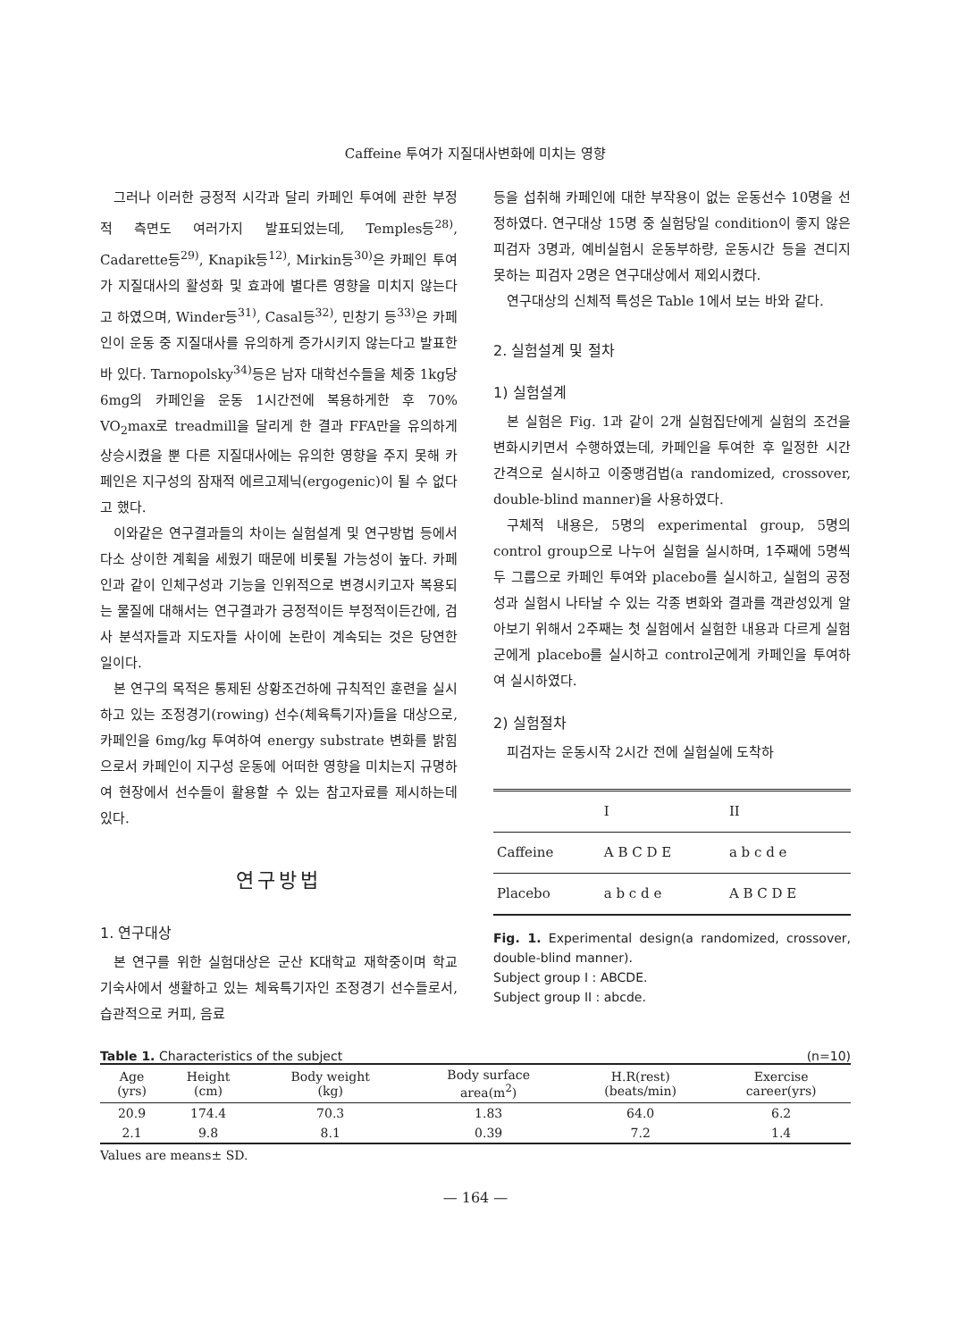Caffeine 투여가 지질대사변화에 미치는 영향
그러나 이러한 긍정적 시각과 달리 카페인 투여에 관한 부정적 측면도 여러가지 발표되었는데, Temples등<sup>28)</sup>, Cadarette등<sup>29)</sup>, Knapik등<sup>12)</sup>, Mirkin등<sup>30)</sup>은 카페인 투여가 지질대사의 활성화 및 효과에 별다른 영향을 미치지 않는다고 하였으며, Winder등<sup>31)</sup>, Casal등<sup>32)</sup>, 민창기 등<sup>33)</sup>은 카페인이 운동 중 지질대사를 유의하게 증가시키지 않는다고 발표한 바 있다. Tarnopolsky<sup>34)</sup>등은 남자 대학선수들을 체중 1kg당 6mg의 카페인을 운동 1시간전에 복용하게한 후 70% VO<sub>2</sub>max로 treadmill을 달리게 한 결과 FFA만을 유의하게 상승시켰을 뿐 다른 지질대사에는 유의한 영향을 주지 못해 카페인은 지구성의 잠재적 에르고제닉(ergogenic)이 될 수 없다고 했다.
이와같은 연구결과들의 차이는 실험설계 및 연구방법 등에서 다소 상이한 계획을 세웠기 때문에 비롯될 가능성이 높다. 카페인과 같이 인체구성과 기능을 인위적으로 변경시키고자 복용되는 물질에 대해서는 연구결과가 긍정적이든 부정적이든간에, 검사 분석자들과 지도자들 사이에 논란이 계속되는 것은 당연한 일이다.
본 연구의 목적은 통제된 상황조건하에 규칙적인 훈련을 실시하고 있는 조정경기(rowing) 선수(체육특기자)들을 대상으로, 카페인을 6mg/kg 투여하여 energy substrate 변화를 밝힘으로서 카페인이 지구성 운동에 어떠한 영향을 미치는지 규명하여 현장에서 선수들이 활용할 수 있는 참고자료를 제시하는데 있다.
연구방법
1. 연구대상
본 연구를 위한 실험대상은 군산 K대학교 재학중이며 학교 기숙사에서 생활하고 있는 체육특기자인 조정경기 선수들로서, 습관적으로 커피, 음료
등을 섭취해 카페인에 대한 부작용이 없는 운동선수 10명을 선정하였다. 연구대상 15명 중 실험당일 condition이 좋지 않은 피검자 3명과, 예비실험시 운동부하량, 운동시간 등을 견디지 못하는 피검자 2명은 연구대상에서 제외시켰다.
연구대상의 신체적 특성은 Table 1에서 보는 바와 같다.
2. 실험설계 및 절차
1) 실험설계
본 실험은 Fig. 1과 같이 2개 실험집단에게 실험의 조건을 변화시키면서 수행하였는데, 카페인을 투여한 후 일정한 시간 간격으로 실시하고 이중맹검법(a randomized, crossover, double-blind manner)을 사용하였다.
구체적 내용은, 5명의 experimental group, 5명의 control group으로 나누어 실험을 실시하며, 1주째에 5명씩 두 그룹으로 카페인 투여와 placebo를 실시하고, 실험의 공정성과 실험시 나타날 수 있는 각종 변화와 결과를 객관성있게 알아보기 위해서 2주째는 첫 실험에서 실험한 내용과 다르게 실험군에게 placebo를 실시하고 control군에게 카페인을 투여하여 실시하였다.
2) 실험절차
피검자는 운동시작 2시간 전에 실험실에 도착하
| | I | II |
| --- | --- | --- |
| Caffeine | A B C D E | a b c d e |
| Placebo | a b c d e | A B C D E |
Fig. 1. Experimental design(a randomized, crossover, double-blind manner).
Subject group I : ABCDE.
Subject group II : abcde.
Table 1. Characteristics of the subject (n=10)
| Age (yrs) | Height (cm) | Body weight (kg) | Body surface area(m<sup>2</sup>) | H.R(rest) (beats/min) | Exercise career(yrs) |
| --- | --- | --- | --- | --- | --- |
| 20.9 | 174.4 | 70.3 | 1.83 | 64.0 | 6.2 |
| 2.1 | 9.8 | 8.1 | 0.39 | 7.2 | 1.4 |
Values are means± SD.
— 164 —